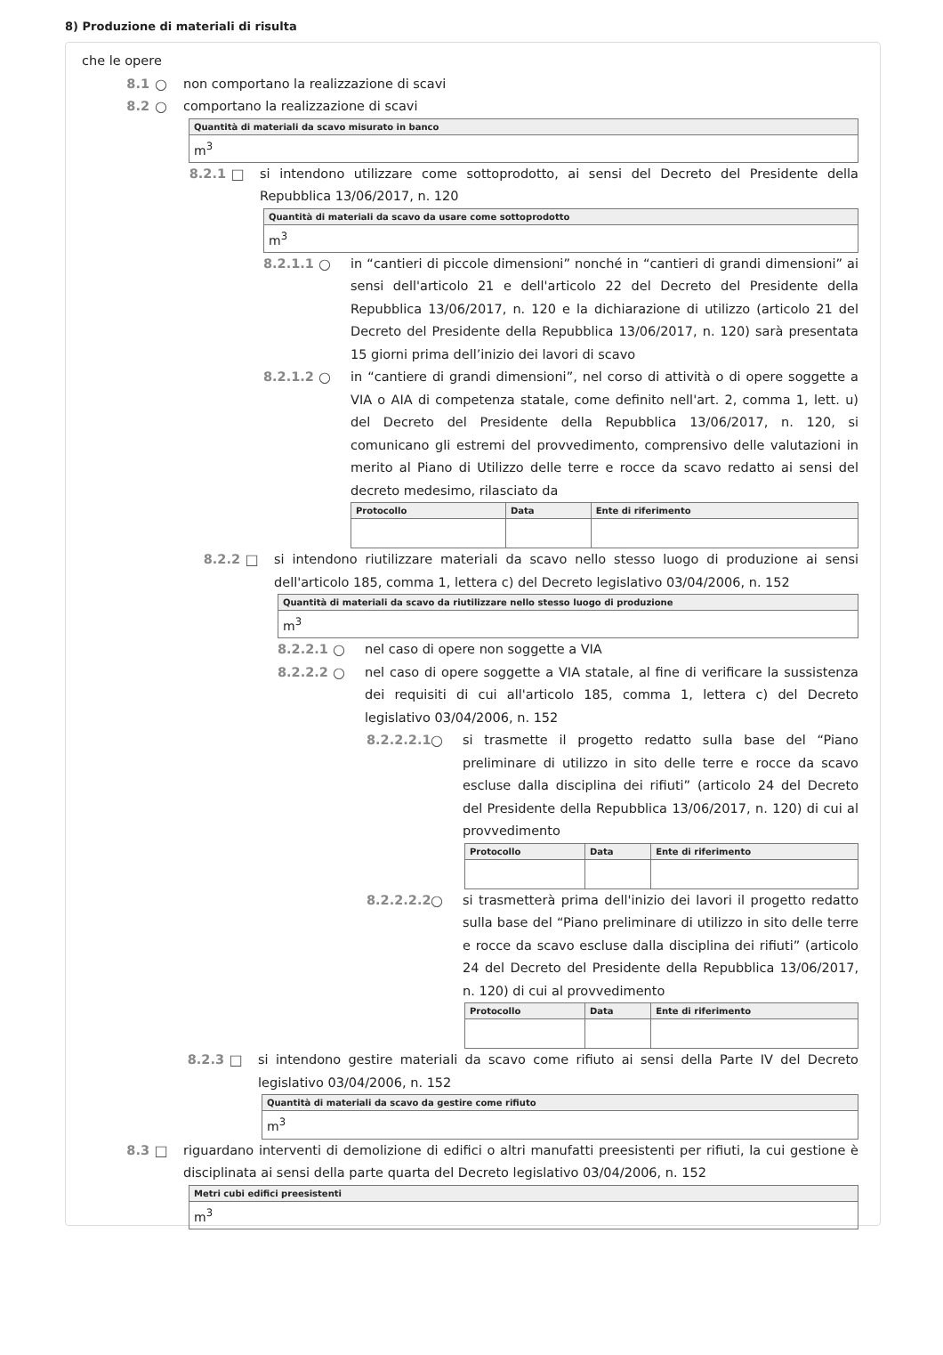8) Produzione di materiali di risulta
che le opere
8.1 ○ non comportano la realizzazione di scavi
8.2 ○ comportano la realizzazione di scavi
| Quantità di materiali da scavo misurato in banco |
| --- |
| m<sup>3</sup> |
8.2.1 □ si intendono utilizzare come sottoprodotto, ai sensi del Decreto del Presidente della Repubblica 13/06/2017, n. 120
| Quantità di materiali da scavo da usare come sottoprodotto |
| --- |
| m<sup>3</sup> |
8.2.1.1 ○ in “cantieri di piccole dimensioni” nonché in “cantieri di grandi dimensioni” ai sensi dell'articolo 21 e dell'articolo 22 del Decreto del Presidente della Repubblica 13/06/2017, n. 120 e la dichiarazione di utilizzo (articolo 21 del Decreto del Presidente della Repubblica 13/06/2017, n. 120) sarà presentata 15 giorni prima dell’inizio dei lavori di scavo
8.2.1.2 ○ in “cantiere di grandi dimensioni”, nel corso di attività o di opere soggette a VIA o AIA di competenza statale, come definito nell'art. 2, comma 1, lett. u) del Decreto del Presidente della Repubblica 13/06/2017, n. 120, si comunicano gli estremi del provvedimento, comprensivo delle valutazioni in merito al Piano di Utilizzo delle terre e rocce da scavo redatto ai sensi del decreto medesimo, rilasciato da
| Protocollo | Data | Ente di riferimento |
| --- | --- | --- |
8.2.2 □ si intendono riutilizzare materiali da scavo nello stesso luogo di produzione ai sensi dell'articolo 185, comma 1, lettera c) del Decreto legislativo 03/04/2006, n. 152
| Quantità di materiali da scavo da riutilizzare nello stesso luogo di produzione |
| --- |
| m<sup>3</sup> |
8.2.2.1 ○ nel caso di opere non soggette a VIA
8.2.2.2 ○ nel caso di opere soggette a VIA statale, al fine di verificare la sussistenza dei requisiti di cui all'articolo 185, comma 1, lettera c) del Decreto legislativo 03/04/2006, n. 152
8.2.2.2.1 ○ si trasmette il progetto redatto sulla base del “Piano preliminare di utilizzo in sito delle terre e rocce da scavo escluse dalla disciplina dei rifiuti” (articolo 24 del Decreto del Presidente della Repubblica 13/06/2017, n. 120) di cui al provvedimento
| Protocollo | Data | Ente di riferimento |
| --- | --- | --- |
8.2.2.2.2 ○ si trasmetterà prima dell'inizio dei lavori il progetto redatto sulla base del “Piano preliminare di utilizzo in sito delle terre e rocce da scavo escluse dalla disciplina dei rifiuti” (articolo 24 del Decreto del Presidente della Repubblica 13/06/2017, n. 120) di cui al provvedimento
| Protocollo | Data | Ente di riferimento |
| --- | --- | --- |
8.2.3 □ si intendono gestire materiali da scavo come rifiuto ai sensi della Parte IV del Decreto legislativo 03/04/2006, n. 152
| Quantità di materiali da scavo da gestire come rifiuto |
| --- |
| m<sup>3</sup> |
8.3 □ riguardano interventi di demolizione di edifici o altri manufatti preesistenti per rifiuti, la cui gestione è disciplinata ai sensi della parte quarta del Decreto legislativo 03/04/2006, n. 152
| Metri cubi edifici preesistenti |
| --- |
| m<sup>3</sup> |